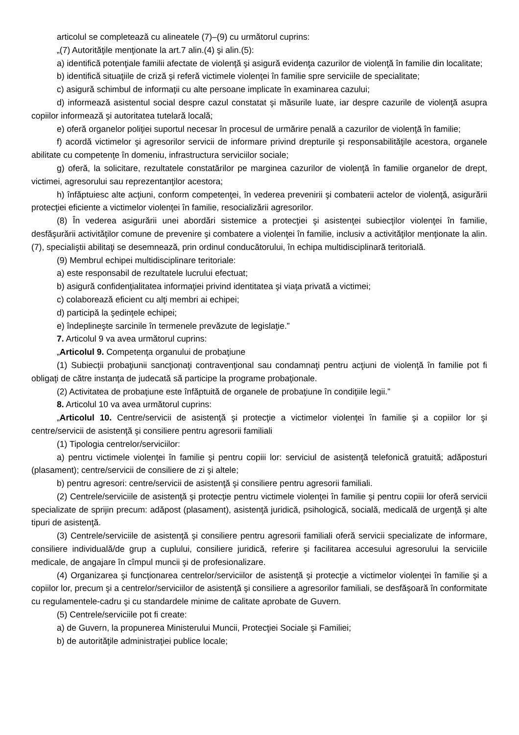articolul se completează cu alineatele (7)–(9) cu următorul cuprins:
„(7) Autorităţile menţionate la art.7 alin.(4) şi alin.(5):
a) identifică potenţiale familii afectate de violenţă şi asigură evidenţa cazurilor de violenţă în familie din localitate;
b) identifică situaţiile de criză şi referă victimele violenţei în familie spre serviciile de specialitate;
c) asigură schimbul de informaţii cu alte persoane implicate în examinarea cazului;
d) informează asistentul social despre cazul constatat şi măsurile luate, iar despre cazurile de violenţă asupra copiilor informează şi autoritatea tutelară locală;
e) oferă organelor poliţiei suportul necesar în procesul de urmărire penală a cazurilor de violenţă în familie;
f) acordă victimelor şi agresorilor servicii de informare privind drepturile şi responsabilităţile acestora, organele abilitate cu competenţe în domeniu, infrastructura serviciilor sociale;
g) oferă, la solicitare, rezultatele constatărilor pe marginea cazurilor de violenţă în familie organelor de drept, victimei, agresorului sau reprezentanţilor acestora;
h) înfăptuiesc alte acţiuni, conform competenţei, în vederea prevenirii şi combaterii actelor de violenţă, asigurării protecţiei eficiente a victimelor violenţei în familie, resocializării agresorilor.
(8) În vederea asigurării unei abordări sistemice a protecţiei şi asistenţei subiecţilor violenţei în familie, desfăşurării activităţilor comune de prevenire şi combatere a violenţei în familie, inclusiv a activităţilor menţionate la alin.(7), specialiştii abilitaţi se desemnează, prin ordinul conducătorului, în echipa multidisciplinară teritorială.
(9) Membrul echipei multidisciplinare teritoriale:
a) este responsabil de rezultatele lucrului efectuat;
b) asigură confidenţialitatea informaţiei privind identitatea şi viaţa privată a victimei;
c) colaborează eficient cu alţi membri ai echipei;
d) participă la şedinţele echipei;
e) îndeplineşte sarcinile în termenele prevăzute de legislaţie.”
7. Articolul 9 va avea următorul cuprins:
„Articolul 9. Competenţa organului de probaţiune
(1) Subiecţii probaţiunii sancţionaţi contravenţional sau condamnaţi pentru acţiuni de violenţă în familie pot fi obligaţi de către instanţa de judecată să participe la programe probaţionale.
(2) Activitatea de probaţiune este înfăptuită de organele de probaţiune în condiţiile legii.”
8. Articolul 10 va avea următorul cuprins:
„Articolul 10. Centre/servicii de asistenţă şi protecţie a victimelor violenţei în familie şi a copiilor lor şi centre/servicii de asistenţă şi consiliere pentru agresorii familiali
(1) Tipologia centrelor/serviciilor:
a) pentru victimele violenţei în familie şi pentru copiii lor: serviciul de asistenţă telefonică gratuită; adăposturi (plasament); centre/servicii de consiliere de zi şi altele;
b) pentru agresori: centre/servicii de asistenţă şi consiliere pentru agresorii familiali.
(2) Centrele/serviciile de asistenţă şi protecţie pentru victimele violenţei în familie şi pentru copiii lor oferă servicii specializate de sprijin precum: adăpost (plasament), asistenţă juridică, psihologică, socială, medicală de urgenţă şi alte tipuri de asistenţă.
(3) Centrele/serviciile de asistenţă şi consiliere pentru agresorii familiali oferă servicii specializate de informare, consiliere individuală/de grup a cuplului, consiliere juridică, referire şi facilitarea accesului agresorului la serviciile medicale, de angajare în cîmpul muncii şi de profesionalizare.
(4) Organizarea şi funcţionarea centrelor/serviciilor de asistenţă şi protecţie a victimelor violenţei în familie şi a copiilor lor, precum şi a centrelor/serviciilor de asistenţă şi consiliere a agresorilor familiali, se desfăşoară în conformitate cu regulamentele-cadru şi cu standardele minime de calitate aprobate de Guvern.
(5) Centrele/serviciile pot fi create:
a) de Guvern, la propunerea Ministerului Muncii, Protecţiei Sociale şi Familiei;
b) de autorităţile administraţiei publice locale;